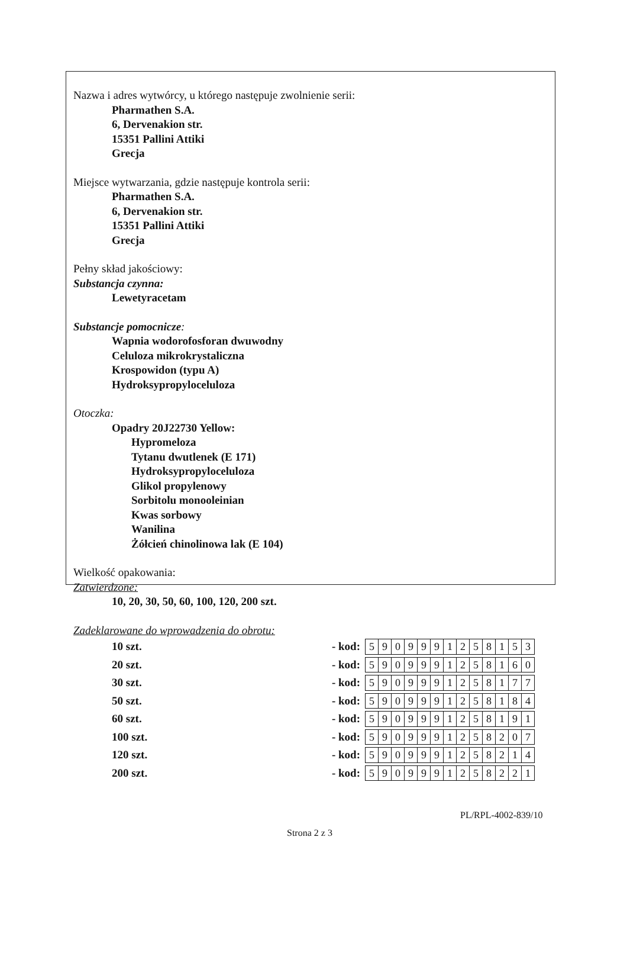Nazwa i adres wytwórcy, u którego następuje zwolnienie serii:
Pharmathen S.A.
6, Dervenakion str.
15351 Pallini Attiki
Grecja
Miejsce wytwarzania, gdzie następuje kontrola serii:
Pharmathen S.A.
6, Dervenakion str.
15351 Pallini Attiki
Grecja
Pełny skład jakościowy:
Substancja czynna:
Lewetyracetam
Substancje pomocnicze:
Wapnia wodorofosforan dwuwodny
Celuloza mikrokrystaliczna
Krospowidon (typu A)
Hydroksypropyloceluloza
Otoczka:
Opadry 20J22730 Yellow:
Hypromeloza
Tytanu dwutlenek (E 171)
Hydroksypropyloceluloza
Glikol propylenowy
Sorbitolu monooleinian
Kwas sorbowy
Wanilina
Żółcień chinolinowa lak (E 104)
Wielkość opakowania:
Zatwierdzone:
10, 20, 30, 50, 60, 100, 120, 200 szt.
Zadeklarowane do wprowadzenia do obrotu:
10 szt. - kod:
| 5 | 9 | 0 | 9 | 9 | 9 | 1 | 2 | 5 | 8 | 1 | 5 | 3 |
20 szt. - kod:
| 5 | 9 | 0 | 9 | 9 | 9 | 1 | 2 | 5 | 8 | 1 | 6 | 0 |
30 szt. - kod:
| 5 | 9 | 0 | 9 | 9 | 9 | 1 | 2 | 5 | 8 | 1 | 7 | 7 |
50 szt. - kod:
| 5 | 9 | 0 | 9 | 9 | 9 | 1 | 2 | 5 | 8 | 1 | 8 | 4 |
60 szt. - kod:
| 5 | 9 | 0 | 9 | 9 | 9 | 1 | 2 | 5 | 8 | 1 | 9 | 1 |
100 szt. - kod:
| 5 | 9 | 0 | 9 | 9 | 9 | 1 | 2 | 5 | 8 | 2 | 0 | 7 |
120 szt. - kod:
| 5 | 9 | 0 | 9 | 9 | 9 | 1 | 2 | 5 | 8 | 2 | 1 | 4 |
200 szt. - kod:
| 5 | 9 | 0 | 9 | 9 | 9 | 1 | 2 | 5 | 8 | 2 | 2 | 1 |
PL/RPL-4002-839/10
Strona 2 z 3